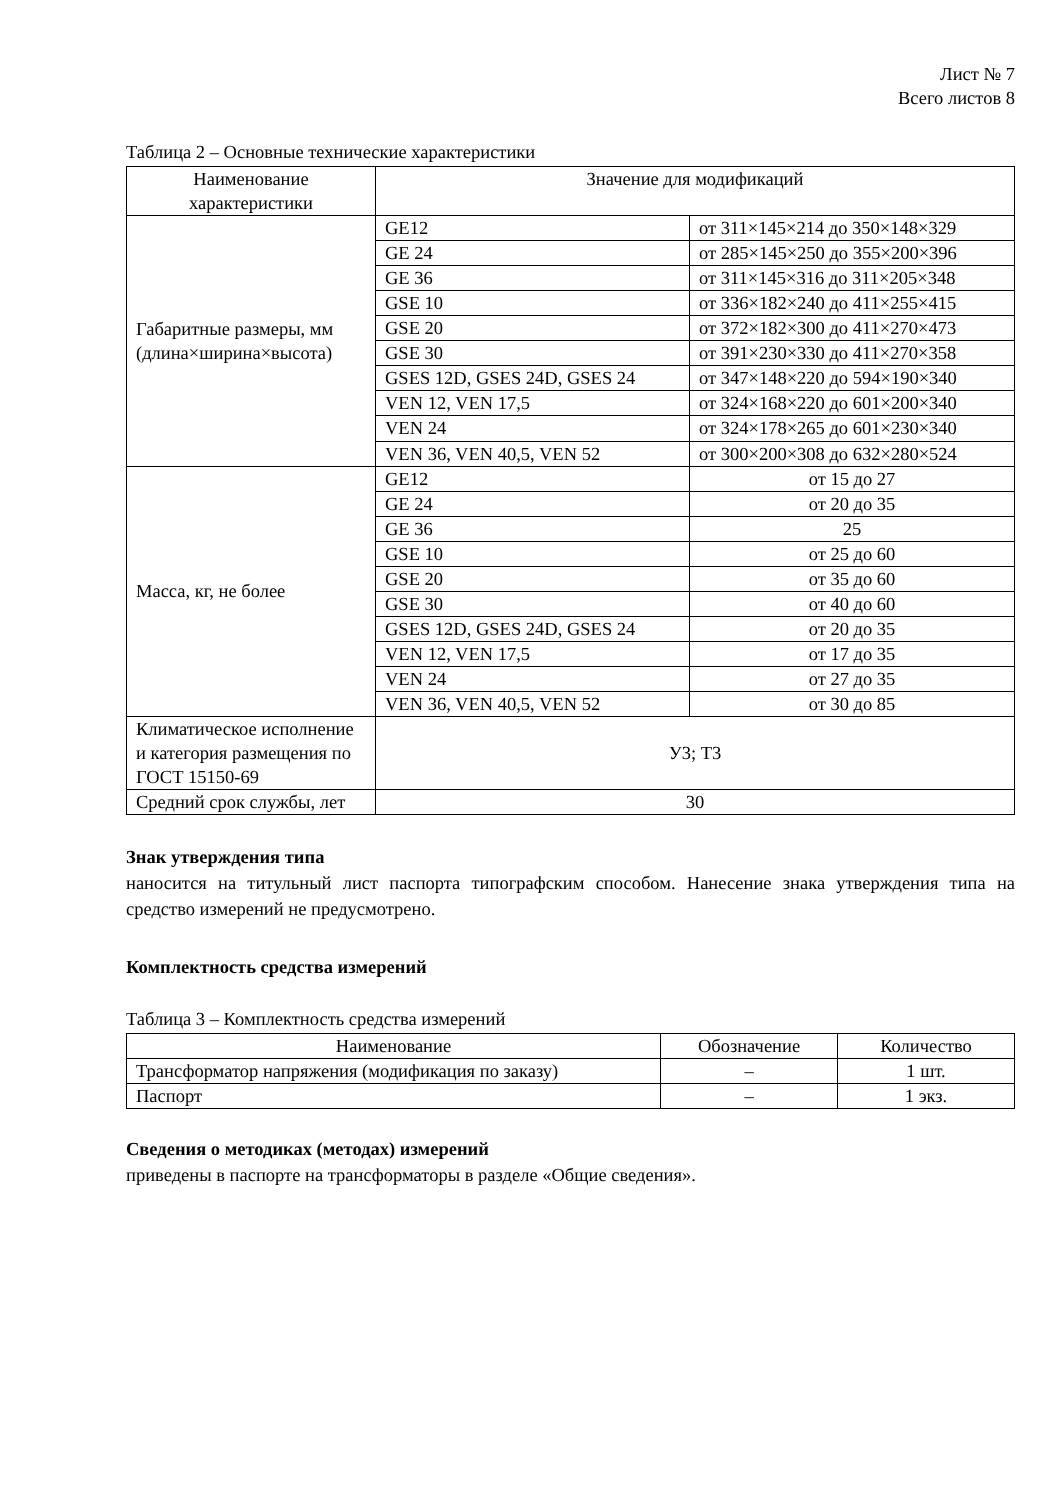Лист № 7
Всего листов 8
Таблица 2 – Основные технические характеристики
| Наименование характеристики | Значение для модификаций | |
| --- | --- | --- |
| Габаритные размеры, мм (длина×ширина×высота) | GE12 | от 311×145×214 до 350×148×329 |
| | GE 24 | от 285×145×250 до 355×200×396 |
| | GE 36 | от 311×145×316 до 311×205×348 |
| | GSE 10 | от 336×182×240 до 411×255×415 |
| | GSE 20 | от 372×182×300 до 411×270×473 |
| | GSE 30 | от 391×230×330 до 411×270×358 |
| | GSES 12D, GSES 24D, GSES 24 | от 347×148×220 до 594×190×340 |
| | VEN 12, VEN 17,5 | от 324×168×220 до 601×200×340 |
| | VEN 24 | от 324×178×265 до 601×230×340 |
| | VEN 36, VEN 40,5, VEN 52 | от 300×200×308 до 632×280×524 |
| Масса, кг, не более | GE12 | от 15 до 27 |
| | GE 24 | от 20 до 35 |
| | GE 36 | 25 |
| | GSE 10 | от 25 до 60 |
| | GSE 20 | от 35 до 60 |
| | GSE 30 | от 40 до 60 |
| | GSES 12D, GSES 24D, GSES 24 | от 20 до 35 |
| | VEN 12, VEN 17,5 | от 17 до 35 |
| | VEN 24 | от 27 до 35 |
| | VEN 36, VEN 40,5, VEN 52 | от 30 до 85 |
| Климатическое исполнение и категория размещения по ГОСТ 15150-69 | У3; Т3 | |
| Средний срок службы, лет | 30 | |
Знак утверждения типа
наносится на титульный лист паспорта типографским способом. Нанесение знака утверждения типа на средство измерений не предусмотрено.
Комплектность средства измерений
Таблица 3 – Комплектность средства измерений
| Наименование | Обозначение | Количество |
| --- | --- | --- |
| Трансформатор напряжения (модификация по заказу) | – | 1 шт. |
| Паспорт | – | 1 экз. |
Сведения о методиках (методах) измерений
приведены в паспорте на трансформаторы в разделе «Общие сведения».